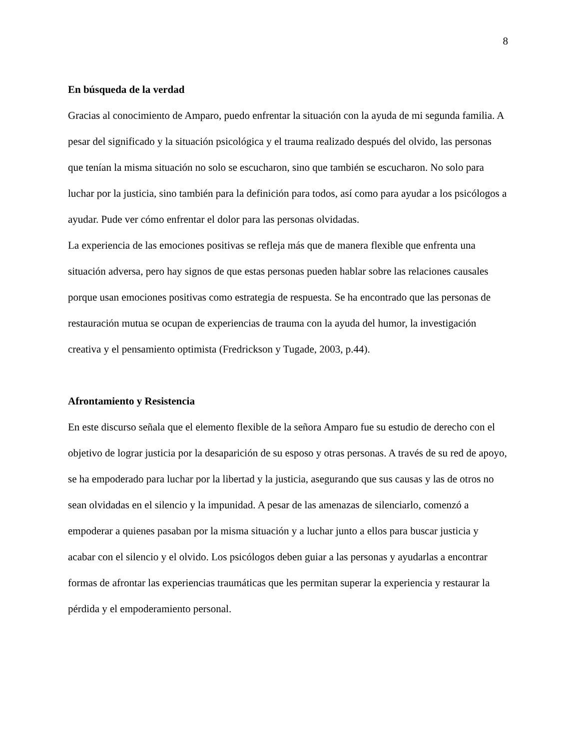8
En búsqueda de la verdad
Gracias al conocimiento de Amparo, puedo enfrentar la situación con la ayuda de mi segunda familia. A pesar del significado y la situación psicológica y el trauma realizado después del olvido, las personas que tenían la misma situación no solo se escucharon, sino que también se escucharon. No solo para luchar por la justicia, sino también para la definición para todos, así como para ayudar a los psicólogos a ayudar. Pude ver cómo enfrentar el dolor para las personas olvidadas.
La experiencia de las emociones positivas se refleja más que de manera flexible que enfrenta una situación adversa, pero hay signos de que estas personas pueden hablar sobre las relaciones causales porque usan emociones positivas como estrategia de respuesta. Se ha encontrado que las personas de restauración mutua se ocupan de experiencias de trauma con la ayuda del humor, la investigación creativa y el pensamiento optimista (Fredrickson y Tugade, 2003, p.44).
Afrontamiento y Resistencia
En este discurso señala que el elemento flexible de la señora Amparo fue su estudio de derecho con el objetivo de lograr justicia por la desaparición de su esposo y otras personas. A través de su red de apoyo, se ha empoderado para luchar por la libertad y la justicia, asegurando que sus causas y las de otros no sean olvidadas en el silencio y la impunidad. A pesar de las amenazas de silenciarlo, comenzó a empoderar a quienes pasaban por la misma situación y a luchar junto a ellos para buscar justicia y acabar con el silencio y el olvido. Los psicólogos deben guiar a las personas y ayudarlas a encontrar formas de afrontar las experiencias traumáticas que les permitan superar la experiencia y restaurar la pérdida y el empoderamiento personal.